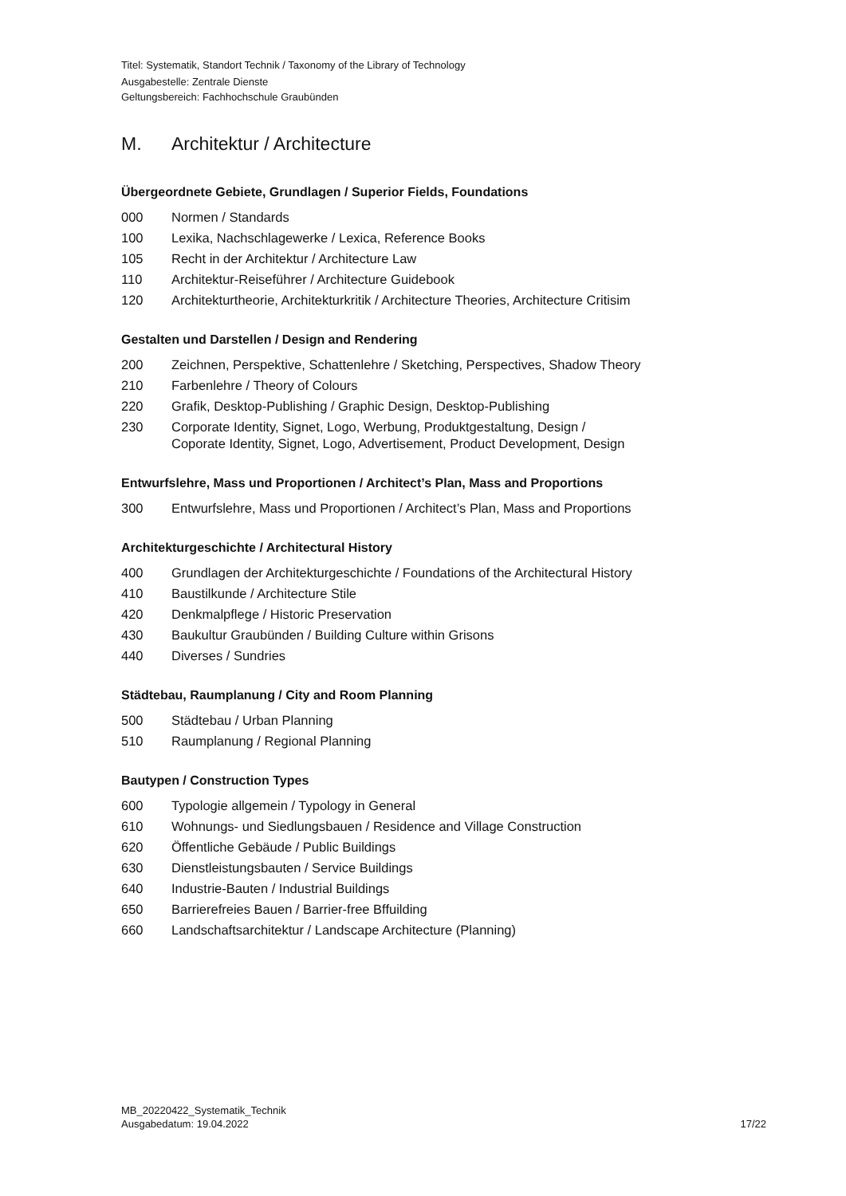Titel: Systematik, Standort Technik / Taxonomy of the Library of Technology
Ausgabestelle: Zentrale Dienste
Geltungsbereich: Fachhochschule Graubünden
M. Architektur / Architecture
Übergeordnete Gebiete, Grundlagen / Superior Fields, Foundations
000 Normen / Standards
100 Lexika, Nachschlagewerke / Lexica, Reference Books
105 Recht in der Architektur / Architecture Law
110 Architektur-Reiseführer / Architecture Guidebook
120 Architekturtheorie, Architekturkritik / Architecture Theories, Architecture Critisim
Gestalten und Darstellen / Design and Rendering
200 Zeichnen, Perspektive, Schattenlehre / Sketching, Perspectives, Shadow Theory
210 Farbenlehre / Theory of Colours
220 Grafik, Desktop-Publishing / Graphic Design, Desktop-Publishing
230 Corporate Identity, Signet, Logo, Werbung, Produktgestaltung, Design /
Coporate Identity, Signet, Logo, Advertisement, Product Development, Design
Entwurfslehre, Mass und Proportionen / Architect’s Plan, Mass and Proportions
300 Entwurfslehre, Mass und Proportionen / Architect’s Plan, Mass and Proportions
Architekturgeschichte / Architectural History
400 Grundlagen der Architekturgeschichte / Foundations of the Architectural History
410 Baustilkunde / Architecture Stile
420 Denkmalpflege / Historic Preservation
430 Baukultur Graubünden / Building Culture within Grisons
440 Diverses / Sundries
Städtebau, Raumplanung / City and Room Planning
500 Städtebau / Urban Planning
510 Raumplanung / Regional Planning
Bautypen / Construction Types
600 Typologie allgemein / Typology in General
610 Wohnungs- und Siedlungsbauen / Residence and Village Construction
620 Öffentliche Gebäude / Public Buildings
630 Dienstleistungsbauten / Service Buildings
640 Industrie-Bauten / Industrial Buildings
650 Barrierefreies Bauen / Barrier-free Bffuilding
660 Landschaftsarchitektur / Landscape Architecture (Planning)
MB_20220422_Systematik_Technik
Ausgabedatum: 19.04.2022
17/22